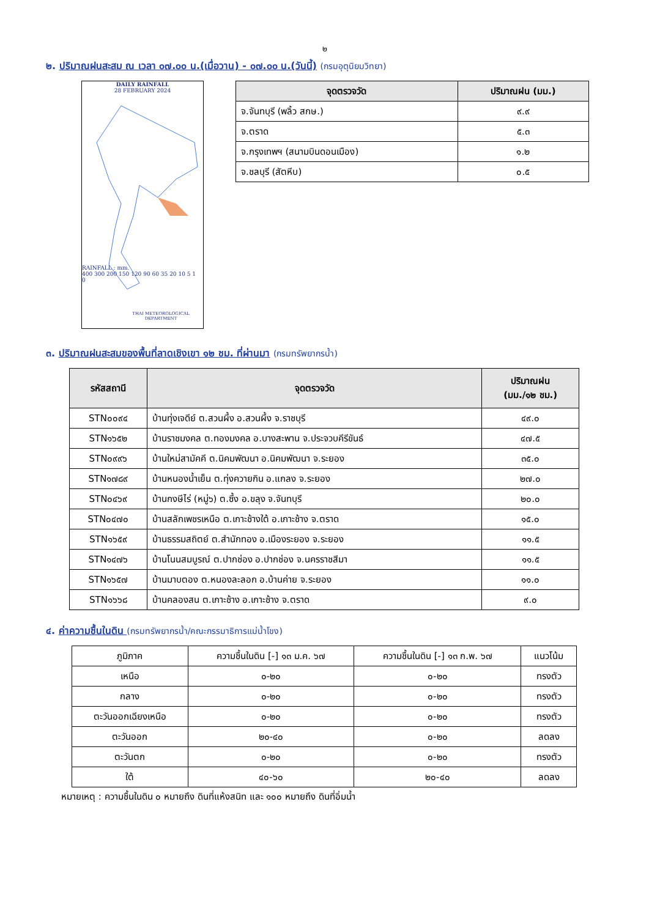๒
๒. ปริมาณฝนสะสม ณ เวลา ๐๗.๐๐ น.(เมื่อวาน) - ๐๗.๐๐ น.(วันนี้) (กรมอุตุนิยมวิทยา)
DAILY RAINFALL
28 FEBRUARY 2024
RAINFALL : mm.
400 300 200 150 120 90 60 35 20 10 5 1 0
THAI METEOROLOGICAL DEPARTMENT
| จุดตรวจวัด | ปริมาณฝน (มม.) |
| --- | --- |
| จ.จันทบุรี (พลิ้ว สกษ.) | ๙.๙ |
| จ.ตราด | ๕.๓ |
| จ.กรุงเทพฯ (สนามบินดอนเมือง) | ๑.๒ |
| จ.ชลบุรี (สัตหีบ) | ๐.๕ |
๓. ปริมาณฝนสะสมของพื้นที่ลาดเชิงเขา ๑๒ ชม. ที่ผ่านมา (กรมทรัพยากรน้ำ)
| รหัสสถานี | จุดตรวจวัด | ปริมาณฝน (มม./๑๒ ชม.) |
| --- | --- | --- |
| STN๐๐๙๔ | บ้านทุ่งเจดีย์ ต.สวนผึ้ง อ.สวนผึ้ง จ.ราชบุรี | ๔๙.๐ |
| STN๑๖๕๒ | บ้านราชมงคล ต.ทองมงคล อ.บางสะพาน จ.ประจวบคีรีขันธ์ | ๔๗.๕ |
| STN๐๙๙๖ | บ้านใหม่สามัคคี ต.นิคมพัฒนา อ.นิคมพัฒนา จ.ระยอง | ๓๕.๐ |
| STN๑๗๘๙ | บ้านหนองน้ำเย็น ต.ทุ่งควายกิน อ.แกลง จ.ระยอง | ๒๗.๐ |
| STN๐๔๖๙ | บ้านกงษีไร่ (หมู่๖) ต.ซึ้ง อ.ขลุง จ.จันทบุรี | ๒๐.๐ |
| STN๐๔๗๐ | บ้านสลักเพชรเหนือ ต.เกาะช้างใต้ อ.เกาะช้าง จ.ตราด | ๑๕.๐ |
| STN๑๖๕๙ | บ้านธรรมสถิตย์ ต.สำนักทอง อ.เมืองระยอง จ.ระยอง | ๑๑.๕ |
| STN๑๔๗๖ | บ้านโนนสมบูรณ์ ต.ปากช่อง อ.ปากช่อง จ.นครราชสีมา | ๑๑.๕ |
| STN๑๖๕๗ | บ้านมาบตอง ต.หนองละลอก อ.บ้านค่าย จ.ระยอง | ๑๑.๐ |
| STN๑๖๖๘ | บ้านคลองสน ต.เกาะช้าง อ.เกาะช้าง จ.ตราด | ๙.๐ |
๔. ค่าความชื้นในดิน (กรมทรัพยากรน้ำ/คณะกรรมาธิการแม่น้ำโขง)
| ภูมิภาค | ความชื้นในดิน [-] ๑๓ ม.ค. ๖๗ | ความชื้นในดิน [-] ๑๓ ก.พ. ๖๗ | แนวโน้ม |
| เหนือ | ๐-๒๐ | ๐-๒๐ | ทรงตัว |
| กลาง | ๐-๒๐ | ๐-๒๐ | ทรงตัว |
| ตะวันออกเฉียงเหนือ | ๐-๒๐ | ๐-๒๐ | ทรงตัว |
| ตะวันออก | ๒๐-๔๐ | ๐-๒๐ | ลดลง |
| ตะวันตก | ๐-๒๐ | ๐-๒๐ | ทรงตัว |
| ใต้ | ๔๐-๖๐ | ๒๐-๔๐ | ลดลง |
หมายเหตุ : ความชื้นในดิน ๐ หมายถึง ดินที่แห้งสนิท และ ๑๐๐ หมายถึง ดินที่อิ่มน้ำ